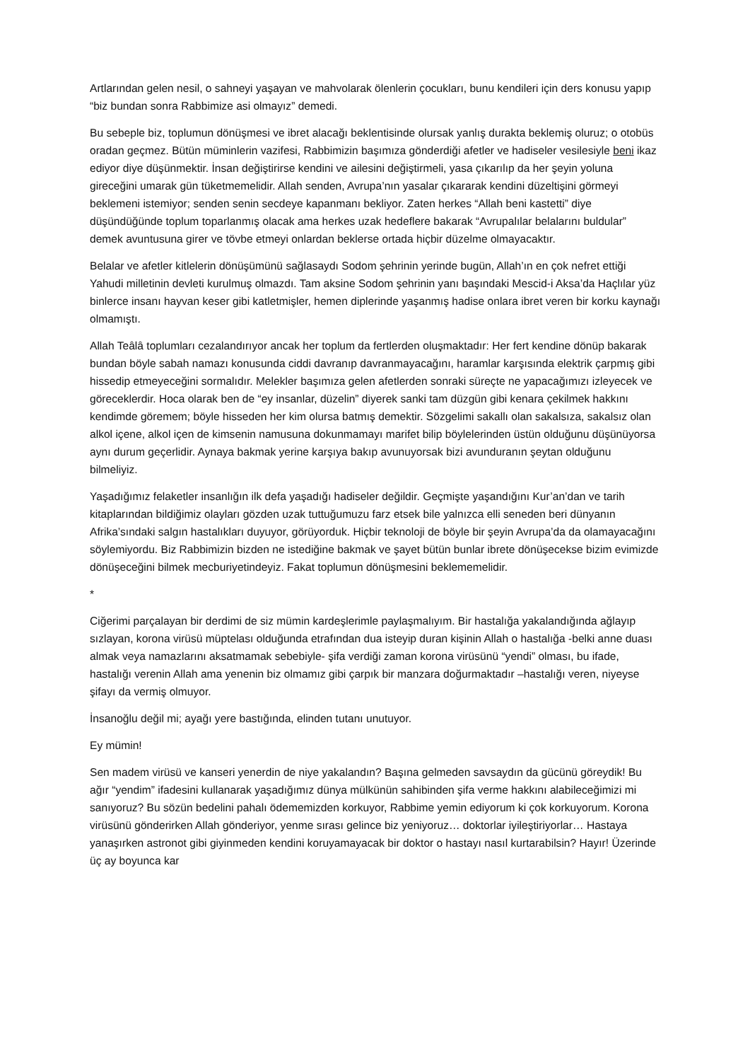Artlarından gelen nesil, o sahneyi yaşayan ve mahvolarak ölenlerin çocukları, bunu kendileri için ders konusu yapıp “biz bundan sonra Rabbimize asi olmayız” demedi.
Bu sebeple biz, toplumun dönüşmesi ve ibret alacağı beklentisinde olursak yanlış durakta beklemiş oluruz; o otobüs oradan geçmez. Bütün müminlerin vazifesi, Rabbimizin başımıza gönderdiği afetler ve hadiseler vesilesiyle beni ikaz ediyor diye düşünmektir. İnsan değiştirirse kendini ve ailesini değiştirmeli, yasa çıkarılıp da her şeyin yoluna gireceğini umarak gün tüketmemelidir. Allah senden, Avrupa’nın yasalar çıkararak kendini düzeltişini görmeyi beklemeni istemiyor; senden senin secdeye kapanmanı bekliyor. Zaten herkes “Allah beni kastetti” diye düşündüğünde toplum toparlanmış olacak ama herkes uzak hedeflere bakarak “Avrupalılar belalarını buldular” demek avuntusuna girer ve tövbe etmeyi onlardan beklerse ortada hiçbir düzelme olmayacaktır.
Belalar ve afetler kitlelerin dönüşümünü sağlasaydı Sodom şehrinin yerinde bugün, Allah’ın en çok nefret ettiği Yahudi milletinin devleti kurulmuş olmazdı. Tam aksine Sodom şehrinin yanı başındaki Mescid-i Aksa’da Haçlılar yüz binlerce insanı hayvan keser gibi katletmişler, hemen diplerinde yaşanmış hadise onlara ibret veren bir korku kaynağı olmamıştı.
Allah Teâlâ toplumları cezalandırıyor ancak her toplum da fertlerden oluşmaktadır: Her fert kendine dönüp bakarak bundan böyle sabah namazı konusunda ciddi davranıp davranmayacağını, haramlar karşısında elektrik çarpmış gibi hissedip etmeyeceğini sormalıdır. Melekler başımıza gelen afetlerden sonraki süreçte ne yapacağımızı izleyecek ve göreceklerdir. Hoca olarak ben de “ey insanlar, düzelin” diyerek sanki tam düzgün gibi kenara çekilmek hakkını kendimde göremem; böyle hisseden her kim olursa batmış demektir. Sözgelimi sakallı olan sakalsıza, sakalsız olan alkol içene, alkol içen de kimsenin namusuna dokunmamayı marifet bilip böylelerinden üstün olduğunu düşünüyorsa aynı durum geçerlidir. Aynaya bakmak yerine karşıya bakıp avunuyorsak bizi avunduranın şeytan olduğunu bilmeliyiz.
Yaşadığımız felaketler insanlığın ilk defa yaşadığı hadiseler değildir. Geçmişte yaşandığını Kur’an’dan ve tarih kitaplarından bildiğimiz olayları gözden uzak tuttuğumuzu farz etsek bile yalnızca elli seneden beri dünyanın Afrika’sındaki salgın hastalıkları duyuyor, görüyorduk. Hiçbir teknoloji de böyle bir şeyin Avrupa’da da olamayacağını söylemiyordu. Biz Rabbimizin bizden ne istediğine bakmak ve şayet bütün bunlar ibrete dönüşecekse bizim evimizde dönüşeceğini bilmek mecburiyetindeyiz. Fakat toplumun dönüşmesini beklememelidir.
*
Ciğerimi parçalayan bir derdimi de siz mümin kardeşlerimle paylaşmalıyım. Bir hastalığa yakalandığında ağlayıp sızlayan, korona virüsü müptelası olduğunda etrafından dua isteyip duran kişinin Allah o hastalığa -belki anne duası almak veya namazlarını aksatmamak sebebiyle- şifa verdiği zaman korona virüsünü “yendi” olması, bu ifade, hastalığı verenin Allah ama yenenin biz olmamız gibi çarpık bir manzara doğurmaktadır –hastalığı veren, niyeyse şifayı da vermiş olmuyor.
İnsanoğlu değil mi; ayağı yere bastığında, elinden tutanı unutuyor.
Ey mümin!
Sen madem virüsü ve kanseri yenerdin de niye yakalandın? Başına gelmeden savsaydın da gücünü göreydik! Bu ağır “yendim” ifadesini kullanarak yaşadığımız dünya mülkünün sahibinden şifa verme hakkını alabileceğimizi mi sanıyoruz? Bu sözün bedelini pahalı ödememizden korkuyor, Rabbime yemin ediyorum ki çok korkuyorum. Korona virüsünü gönderirken Allah gönderiyor, yenme sırası gelince biz yeniyoruz… doktorlar iyileştiriyorlar… Hastaya yanaşırken astronot gibi giyinmeden kendini koruyamayacak bir doktor o hastayı nasıl kurtarabilsin? Hayır! Üzerinde üç ay boyunca kar